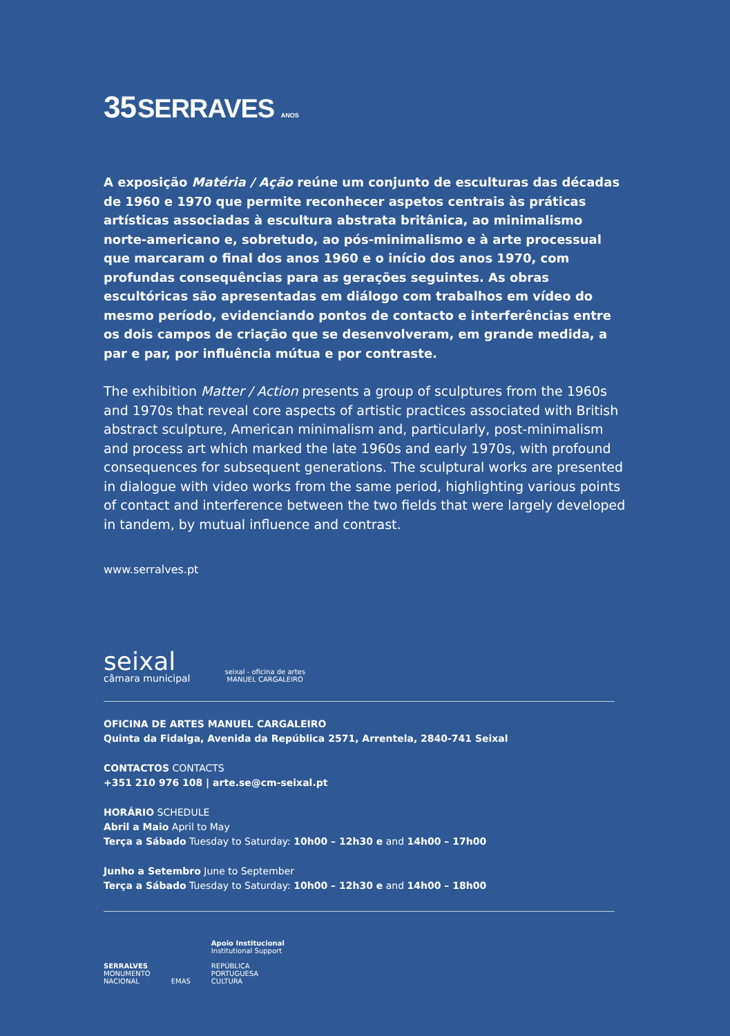35 SERRAVES ANOS
A exposição Matéria / Ação reúne um conjunto de esculturas das décadas de 1960 e 1970 que permite reconhecer aspetos centrais às práticas artísticas associadas à escultura abstrata britânica, ao minimalismo norte-americano e, sobretudo, ao pós-minimalismo e à arte processual que marcaram o final dos anos 1960 e o início dos anos 1970, com profundas consequências para as gerações seguintes. As obras escultóricas são apresentadas em diálogo com trabalhos em vídeo do mesmo período, evidenciando pontos de contacto e interferências entre os dois campos de criação que se desenvolveram, em grande medida, a par e par, por influência mútua e por contraste.
The exhibition Matter / Action presents a group of sculptures from the 1960s and 1970s that reveal core aspects of artistic practices associated with British abstract sculpture, American minimalism and, particularly, post-minimalism and process art which marked the late 1960s and early 1970s, with profound consequences for subsequent generations. The sculptural works are presented in dialogue with video works from the same period, highlighting various points of contact and interference between the two fields that were largely developed in tandem, by mutual influence and contrast.
www.serralves.pt
seixal
câmara municipal
seixal - oficina de artes
MANUEL CARGALEIRO
OFICINA DE ARTES MANUEL CARGALEIRO
Quinta da Fidalga, Avenida da República 2571, Arrentela, 2840-741 Seixal
CONTACTOS CONTACTS
+351 210 976 108 | arte.se@cm-seixal.pt
HORÁRIO SCHEDULE
Abril a Maio April to May
Terça a Sábado Tuesday to Saturday: 10h00 – 12h30 e and 14h00 – 17h00
Junho a Setembro June to September
Terça a Sábado Tuesday to Saturday: 10h00 – 12h30 e and 14h00 – 18h00
SERRALVES
MONUMENTO
NACIONAL
EMAS
Apoio Institucional
Institutional Support
REPÚBLICA
PORTUGUESA
CULTURA